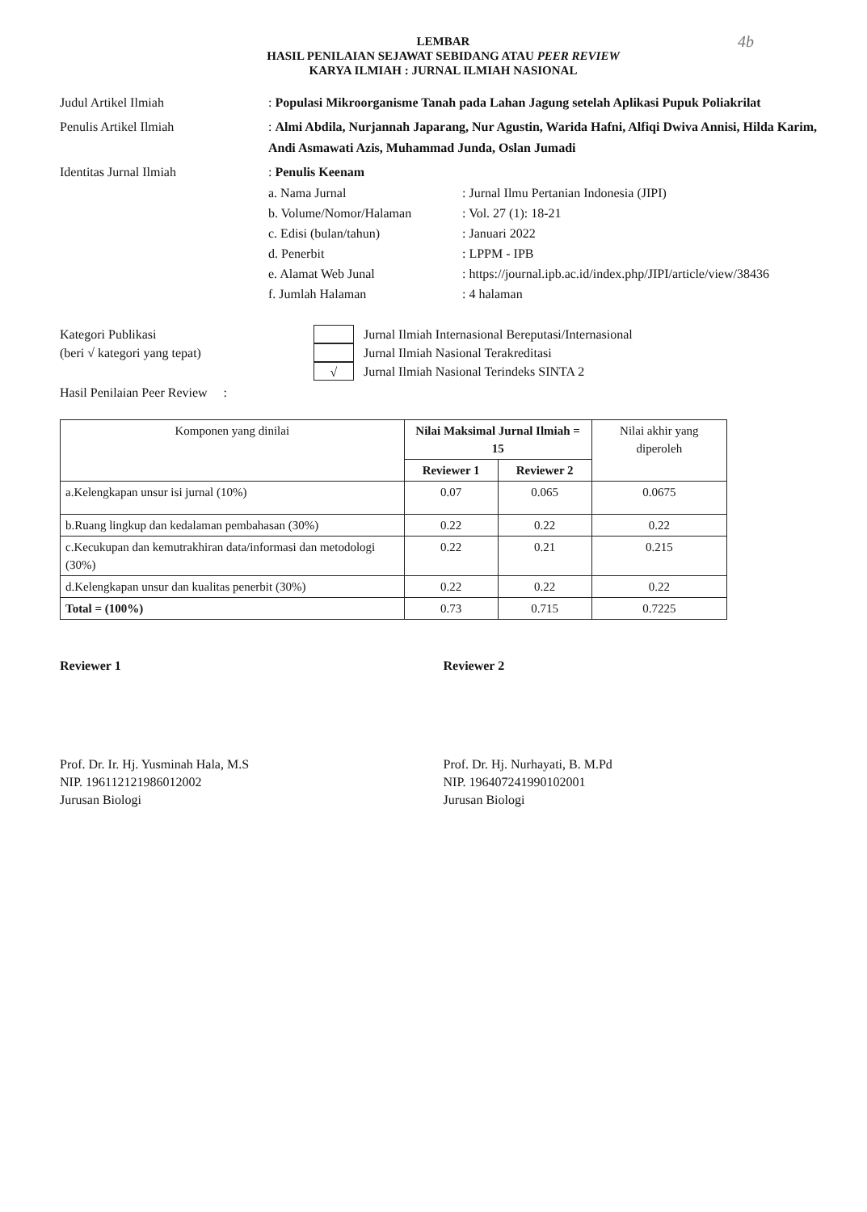4b
LEMBAR
HASIL PENILAIAN SEJAWAT SEBIDANG ATAU PEER REVIEW
KARYA ILMIAH : JURNAL ILMIAH NASIONAL
Judul Artikel Ilmiah : Populasi Mikroorganisme Tanah pada Lahan Jagung setelah Aplikasi Pupuk Poliakrilat
Penulis Artikel Ilmiah : Almi Abdila, Nurjannah Japarang, Nur Agustin, Warida Hafni, Alfiqi Dwiva Annisi, Hilda Karim, Andi Asmawati Azis, Muhammad Junda, Oslan Jumadi
Identitas Jurnal Ilmiah : Penulis Keenam
a. Nama Jurnal: Jurnal Ilmu Pertanian Indonesia (JIPI)
b. Volume/Nomor/Halaman: Vol. 27 (1): 18-21
c. Edisi (bulan/tahun): Januari 2022
d. Penerbit: LPPM - IPB
e. Alamat Web Junal: https://journal.ipb.ac.id/index.php/JIPI/article/view/38436
f. Jumlah Halaman: 4 halaman
Kategori Publikasi
(beri √ kategori yang tepat)
Jurnal Ilmiah Internasional Bereputasi/Internasional
Jurnal Ilmiah Nasional Terakreditasi
√ Jurnal Ilmiah Nasional Terindeks SINTA 2
Hasil Penilaian Peer Review :
| Komponen yang dinilai | Nilai Maksimal Jurnal Ilmiah = 15 | | Nilai akhir yang diperoleh |
| --- | --- | --- | --- |
| | Reviewer 1 | Reviewer 2 | |
| a.Kelengkapan unsur isi jurnal (10%) | 0.07 | 0.065 | 0.0675 |
| b.Ruang lingkup dan kedalaman pembahasan (30%) | 0.22 | 0.22 | 0.22 |
| c.Kecukupan dan kemutrakhiran data/informasi dan metodologi (30%) | 0.22 | 0.21 | 0.215 |
| d.Kelengkapan unsur dan kualitas penerbit (30%) | 0.22 | 0.22 | 0.22 |
| Total = (100%) | 0.73 | 0.715 | 0.7225 |
Reviewer 1
Prof. Dr. Ir. Hj. Yusminah Hala, M.S
NIP. 196112121986012002
Jurusan Biologi
Reviewer 2
Prof. Dr. Hj. Nurhayati, B. M.Pd
NIP. 196407241990102001
Jurusan Biologi